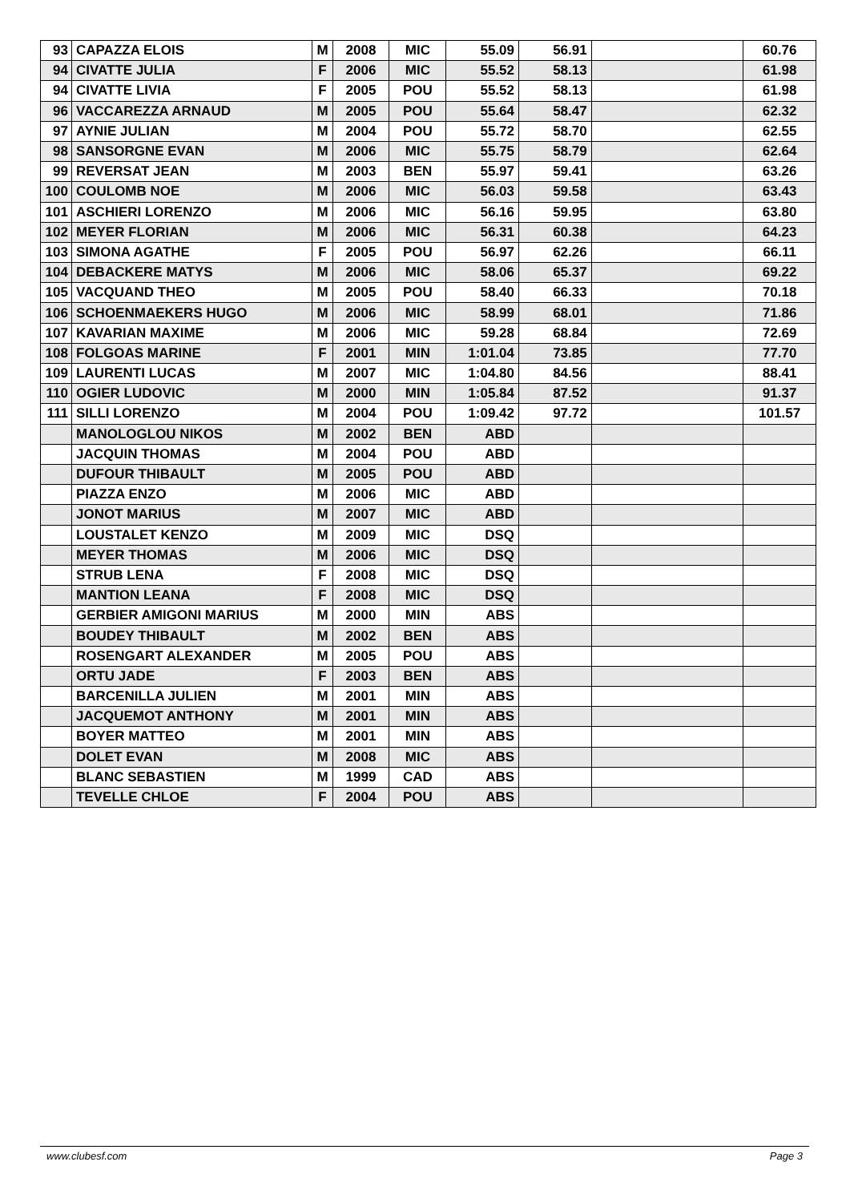| 93 | CAPAZZA ELOIS | M | 2008 | MIC | 55.09 | 56.91 | | 60.76 |
| 94 | CIVATTE JULIA | F | 2006 | MIC | 55.52 | 58.13 | | 61.98 |
| 94 | CIVATTE LIVIA | F | 2005 | POU | 55.52 | 58.13 | | 61.98 |
| 96 | VACCAREZZA ARNAUD | M | 2005 | POU | 55.64 | 58.47 | | 62.32 |
| 97 | AYNIE JULIAN | M | 2004 | POU | 55.72 | 58.70 | | 62.55 |
| 98 | SANSORGNE EVAN | M | 2006 | MIC | 55.75 | 58.79 | | 62.64 |
| 99 | REVERSAT JEAN | M | 2003 | BEN | 55.97 | 59.41 | | 63.26 |
| 100 | COULOMB NOE | M | 2006 | MIC | 56.03 | 59.58 | | 63.43 |
| 101 | ASCHIERI LORENZO | M | 2006 | MIC | 56.16 | 59.95 | | 63.80 |
| 102 | MEYER FLORIAN | M | 2006 | MIC | 56.31 | 60.38 | | 64.23 |
| 103 | SIMONA AGATHE | F | 2005 | POU | 56.97 | 62.26 | | 66.11 |
| 104 | DEBACKERE MATYS | M | 2006 | MIC | 58.06 | 65.37 | | 69.22 |
| 105 | VACQUAND THEO | M | 2005 | POU | 58.40 | 66.33 | | 70.18 |
| 106 | SCHOENMAEKERS HUGO | M | 2006 | MIC | 58.99 | 68.01 | | 71.86 |
| 107 | KAVARIAN MAXIME | M | 2006 | MIC | 59.28 | 68.84 | | 72.69 |
| 108 | FOLGOAS MARINE | F | 2001 | MIN | 1:01.04 | 73.85 | | 77.70 |
| 109 | LAURENTI LUCAS | M | 2007 | MIC | 1:04.80 | 84.56 | | 88.41 |
| 110 | OGIER LUDOVIC | M | 2000 | MIN | 1:05.84 | 87.52 | | 91.37 |
| 111 | SILLI LORENZO | M | 2004 | POU | 1:09.42 | 97.72 | | 101.57 |
| | MANOLOGLOU NIKOS | M | 2002 | BEN | ABD | | | |
| | JACQUIN THOMAS | M | 2004 | POU | ABD | | | |
| | DUFOUR THIBAULT | M | 2005 | POU | ABD | | | |
| | PIAZZA ENZO | M | 2006 | MIC | ABD | | | |
| | JONOT MARIUS | M | 2007 | MIC | ABD | | | |
| | LOUSTALET KENZO | M | 2009 | MIC | DSQ | | | |
| | MEYER THOMAS | M | 2006 | MIC | DSQ | | | |
| | STRUB LENA | F | 2008 | MIC | DSQ | | | |
| | MANTION LEANA | F | 2008 | MIC | DSQ | | | |
| | GERBIER AMIGONI MARIUS | M | 2000 | MIN | ABS | | | |
| | BOUDEY THIBAULT | M | 2002 | BEN | ABS | | | |
| | ROSENGART ALEXANDER | M | 2005 | POU | ABS | | | |
| | ORTU JADE | F | 2003 | BEN | ABS | | | |
| | BARCENILLA JULIEN | M | 2001 | MIN | ABS | | | |
| | JACQUEMOT ANTHONY | M | 2001 | MIN | ABS | | | |
| | BOYER MATTEO | M | 2001 | MIN | ABS | | | |
| | DOLET EVAN | M | 2008 | MIC | ABS | | | |
| | BLANC SEBASTIEN | M | 1999 | CAD | ABS | | | |
| | TEVELLE CHLOE | F | 2004 | POU | ABS | | | |
www.clubesf.com Page 3